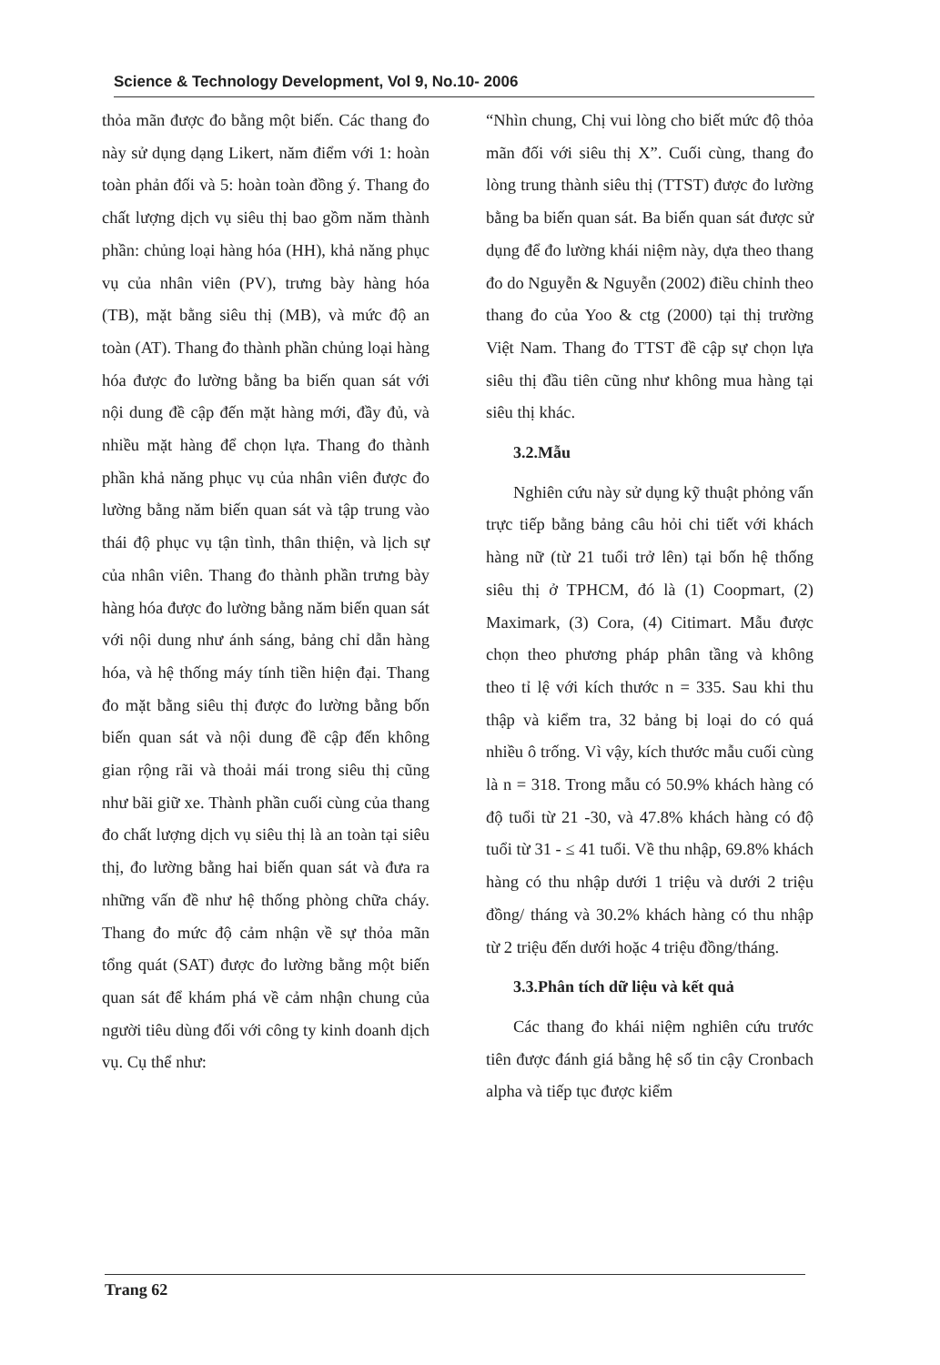Science & Technology Development, Vol 9, No.10- 2006
thỏa mãn được đo bằng một biến. Các thang đo này sử dụng dạng Likert, năm điểm với 1: hoàn toàn phản đối và 5: hoàn toàn đồng ý. Thang đo chất lượng dịch vụ siêu thị bao gồm năm thành phần: chủng loại hàng hóa (HH), khả năng phục vụ của nhân viên (PV), trưng bày hàng hóa (TB), mặt bằng siêu thị (MB), và mức độ an toàn (AT). Thang đo thành phần chủng loại hàng hóa được đo lường bằng ba biến quan sát với nội dung đề cập đến mặt hàng mới, đầy đủ, và nhiều mặt hàng để chọn lựa. Thang đo thành phần khả năng phục vụ của nhân viên được đo lường bằng năm biến quan sát và tập trung vào thái độ phục vụ tận tình, thân thiện, và lịch sự của nhân viên. Thang đo thành phần trưng bày hàng hóa được đo lường bằng năm biến quan sát với nội dung như ánh sáng, bảng chỉ dẫn hàng hóa, và hệ thống máy tính tiền hiện đại. Thang đo mặt bằng siêu thị được đo lường bằng bốn biến quan sát và nội dung đề cập đến không gian rộng rãi và thoải mái trong siêu thị cũng như bãi giữ xe. Thành phần cuối cùng của thang đo chất lượng dịch vụ siêu thị là an toàn tại siêu thị, đo lường bằng hai biến quan sát và đưa ra những vấn đề như hệ thống phòng chữa cháy. Thang đo mức độ cảm nhận về sự thỏa mãn tổng quát (SAT) được đo lường bằng một biến quan sát để khám phá về cảm nhận chung của người tiêu dùng đối với công ty kinh doanh dịch vụ. Cụ thể như:
“Nhìn chung, Chị vui lòng cho biết mức độ thỏa mãn đối với siêu thị X”. Cuối cùng, thang đo lòng trung thành siêu thị (TTST) được đo lường bằng ba biến quan sát. Ba biến quan sát được sử dụng để đo lường khái niệm này, dựa theo thang đo do Nguyễn & Nguyễn (2002) điều chỉnh theo thang đo của Yoo & ctg (2000) tại thị trường Việt Nam. Thang đo TTST đề cập sự chọn lựa siêu thị đầu tiên cũng như không mua hàng tại siêu thị khác.
3.2.Mẫu
Nghiên cứu này sử dụng kỹ thuật phỏng vấn trực tiếp bằng bảng câu hỏi chi tiết với khách hàng nữ (từ 21 tuổi trở lên) tại bốn hệ thống siêu thị ở TPHCM, đó là (1) Coopmart, (2) Maximark, (3) Cora, (4) Citimart. Mẫu được chọn theo phương pháp phân tầng và không theo tỉ lệ với kích thước n = 335. Sau khi thu thập và kiểm tra, 32 bảng bị loại do có quá nhiều ô trống. Vì vậy, kích thước mẫu cuối cùng là n = 318. Trong mẫu có 50.9% khách hàng có độ tuổi từ 21 -30, và 47.8% khách hàng có độ tuổi từ 31 - ≤ 41 tuổi. Về thu nhập, 69.8% khách hàng có thu nhập dưới 1 triệu và dưới 2 triệu đồng/ tháng và 30.2% khách hàng có thu nhập từ 2 triệu đến dưới hoặc 4 triệu đồng/tháng.
3.3.Phân tích dữ liệu và kết quả
Các thang đo khái niệm nghiên cứu trước tiên được đánh giá bằng hệ số tin cậy Cronbach alpha và tiếp tục được kiểm
Trang 62